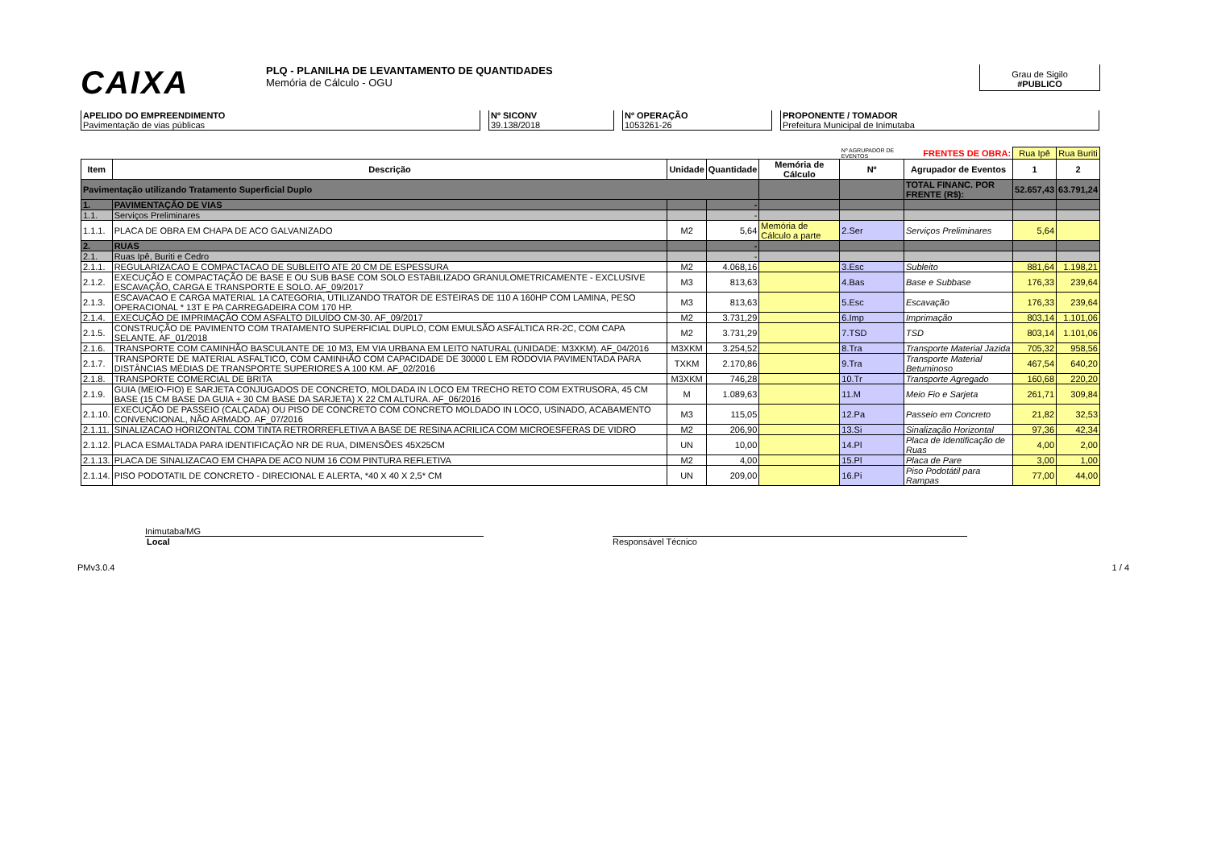CAIXA
PLQ - PLANILHA DE LEVANTAMENTO DE QUANTIDADES
Memória de Cálculo - OGU
Grau de Sigilo
#PUBLICO
APELIDO DO EMPREENDIMENTO
Pavimentação de vias públicas
Nº SICONV
39.138/2018
Nº OPERAÇÃO
1053261-26
PROPONENTE / TOMADOR
Prefeitura Municipal de Inimutaba
| | | | | | Nº AGRUPADOR DE EVENTOS | FRENTES DE OBRA: | Rua Ipê | Rua Buriti |
| Item | Descrição | Unidade | Quantidade | Memória de Cálculo | Nº | Agrupador de Eventos | 1 | 2 |
| Pavimentação utilizando Tratamento Superficial Duplo | | | | | | TOTAL FINANC. POR FRENTE (R$): | 52.657,43 | 63.791,24 |
| 1. | PAVIMENTAÇÃO DE VIAS | | - | | | | | |
| 1.1. | Serviços Preliminares | | - | | | | | |
| 1.1.1. | PLACA DE OBRA EM CHAPA DE ACO GALVANIZADO | M2 | 5,64 | Memória de Cálculo a parte | 2.Ser | Serviços Preliminares | 5,64 | |
| 2. | RUAS | | - | | | | | |
| 2.1. | Ruas Ipê, Buriti e Cedro | | - | | | | | |
| 2.1.1. | REGULARIZACAO E COMPACTACAO DE SUBLEITO ATE 20 CM DE ESPESSURA | M2 | 4.068,16 | | 3.Esc | Subleito | 881,64 | 1.198,21 |
| 2.1.2. | EXECUÇÃO E COMPACTAÇÃO DE BASE E OU SUB BASE COM SOLO ESTABILIZADO GRANULOMETRICAMENTE - EXCLUSIVE ESCAVAÇÃO, CARGA E TRANSPORTE E SOLO. AF_09/2017 | M3 | 813,63 | | 4.Bas | Base e Subbase | 176,33 | 239,64 |
| 2.1.3. | ESCAVACAO E CARGA MATERIAL 1A CATEGORIA, UTILIZANDO TRATOR DE ESTEIRAS DE 110 A 160HP COM LAMINA, PESO OPERACIONAL * 13T E PA CARREGADEIRA COM 170 HP. | M3 | 813,63 | | 5.Esc | Escavação | 176,33 | 239,64 |
| 2.1.4. | EXECUÇÃO DE IMPRIMAÇÃO COM ASFALTO DILUÍDO CM-30. AF_09/2017 | M2 | 3.731,29 | | 6.Imp | Imprimação | 803,14 | 1.101,06 |
| 2.1.5. | CONSTRUÇÃO DE PAVIMENTO COM TRATAMENTO SUPERFICIAL DUPLO, COM EMULSÃO ASFÁLTICA RR-2C, COM CAPA SELANTE. AF_01/2018 | M2 | 3.731,29 | | 7.TSD | TSD | 803,14 | 1.101,06 |
| 2.1.6. | TRANSPORTE COM CAMINHÃO BASCULANTE DE 10 M3, EM VIA URBANA EM LEITO NATURAL (UNIDADE: M3XKM). AF_04/2016 | M3XKM | 3.254,52 | | 8.Tra | Transporte Material Jazida | 705,32 | 958,56 |
| 2.1.7. | TRANSPORTE DE MATERIAL ASFALTICO, COM CAMINHÃO COM CAPACIDADE DE 30000 L EM RODOVIA PAVIMENTADA PARA DISTÂNCIAS MÉDIAS DE TRANSPORTE SUPERIORES A 100 KM. AF_02/2016 | TXKM | 2.170,86 | | 9.Tra | Transporte Material Betuminoso | 467,54 | 640,20 |
| 2.1.8. | TRANSPORTE COMERCIAL DE BRITA | M3XKM | 746,28 | | 10.Tr | Transporte Agregado | 160,68 | 220,20 |
| 2.1.9. | GUIA (MEIO-FIO) E SARJETA CONJUGADOS DE CONCRETO, MOLDADA IN LOCO EM TRECHO RETO COM EXTRUSORA, 45 CM BASE (15 CM BASE DA GUIA + 30 CM BASE DA SARJETA) X 22 CM ALTURA. AF_06/2016 | M | 1.089,63 | | 11.M | Meio Fio e Sarjeta | 261,71 | 309,84 |
| 2.1.10. | EXECUÇÃO DE PASSEIO (CALÇADA) OU PISO DE CONCRETO COM CONCRETO MOLDADO IN LOCO, USINADO, ACABAMENTO CONVENCIONAL, NÃO ARMADO. AF_07/2016 | M3 | 115,05 | | 12.Pa | Passeio em Concreto | 21,82 | 32,53 |
| 2.1.11. | SINALIZACAO HORIZONTAL COM TINTA RETRORREFLETIVA A BASE DE RESINA ACRILICA COM MICROESFERAS DE VIDRO | M2 | 206,90 | | 13.Si | Sinalização Horizontal | 97,36 | 42,34 |
| 2.1.12. | PLACA ESMALTADA PARA IDENTIFICAÇÃO NR DE RUA, DIMENSÕES 45X25CM | UN | 10,00 | | 14.Pl | Placa de Identificação de Ruas | 4,00 | 2,00 |
| 2.1.13. | PLACA DE SINALIZACAO EM CHAPA DE ACO NUM 16 COM PINTURA REFLETIVA | M2 | 4,00 | | 15.Pl | Placa de Pare | 3,00 | 1,00 |
| 2.1.14. | PISO PODOTATIL DE CONCRETO - DIRECIONAL E ALERTA, *40 X 40 X 2,5* CM | UN | 209,00 | | 16.Pi | Piso Podotátil para Rampas | 77,00 | 44,00 |
Inimutaba/MG
Local Responsável Técnico
PMv3.0.4 1 / 4